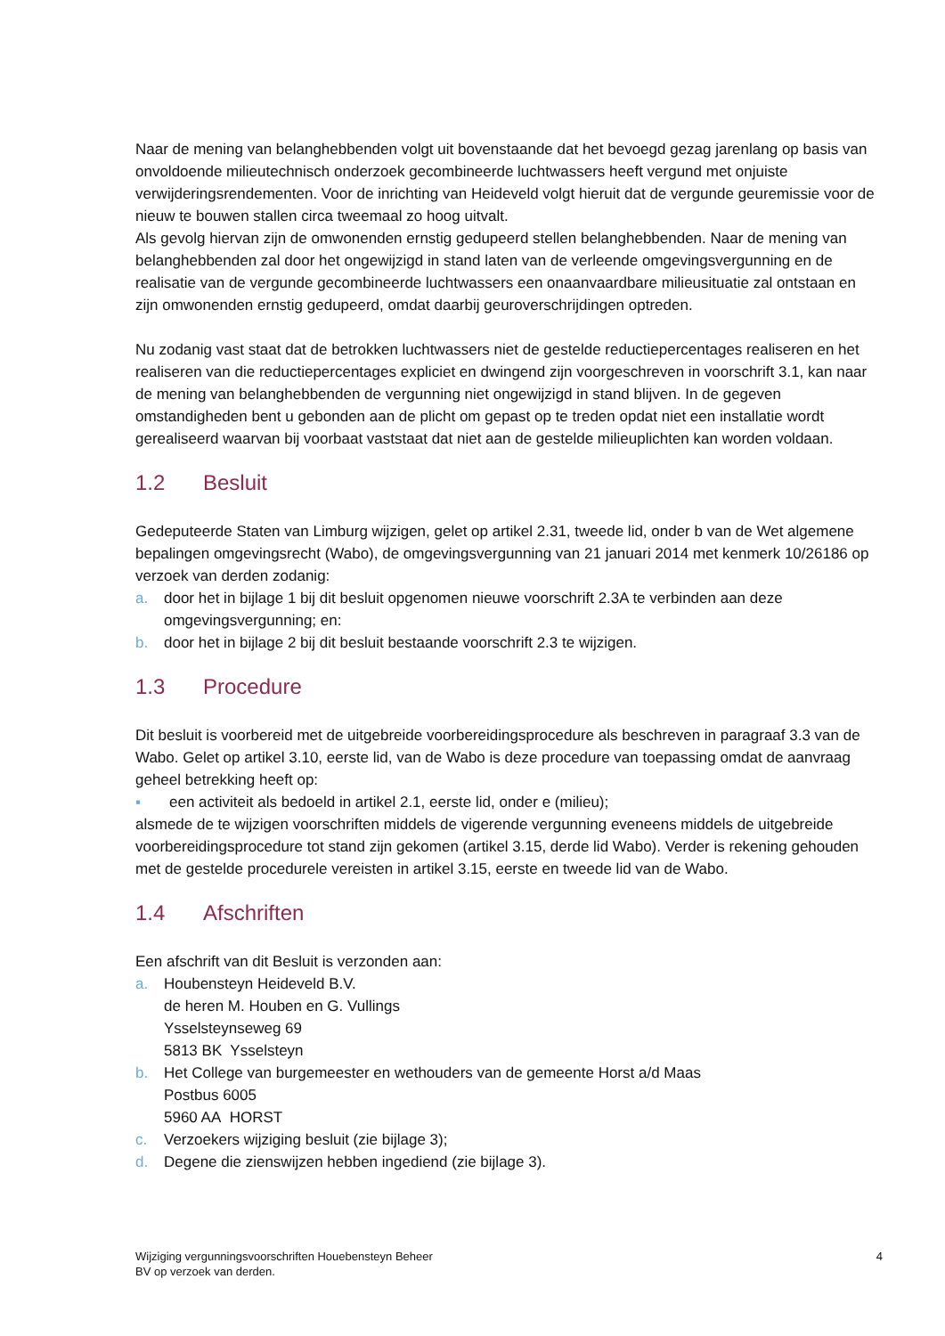Naar de mening van belanghebbenden volgt uit bovenstaande dat het bevoegd gezag jarenlang op basis van onvoldoende milieutechnisch onderzoek gecombineerde luchtwassers heeft vergund met onjuiste verwijderingsrendementen. Voor de inrichting van Heideveld volgt hieruit dat de vergunde geuremissie voor de nieuw te bouwen stallen circa tweemaal zo hoog uitvalt.
Als gevolg hiervan zijn de omwonenden ernstig gedupeerd stellen belanghebbenden. Naar de mening van belanghebbenden zal door het ongewijzigd in stand laten van de verleende omgevingsvergunning en de realisatie van de vergunde gecombineerde luchtwassers een onaanvaardbare milieusituatie zal ontstaan en zijn omwonenden ernstig gedupeerd, omdat daarbij geuroverschrijdingen optreden.
Nu zodanig vast staat dat de betrokken luchtwassers niet de gestelde reductiepercentages realiseren en het realiseren van die reductiepercentages expliciet en dwingend zijn voorgeschreven in voorschrift 3.1, kan naar de mening van belanghebbenden de vergunning niet ongewijzigd in stand blijven. In de gegeven omstandigheden bent u gebonden aan de plicht om gepast op te treden opdat niet een installatie wordt gerealiseerd waarvan bij voorbaat vaststaat dat niet aan de gestelde milieuplichten kan worden voldaan.
1.2 Besluit
Gedeputeerde Staten van Limburg wijzigen, gelet op artikel 2.31, tweede lid, onder b van de Wet algemene bepalingen omgevingsrecht (Wabo), de omgevingsvergunning van 21 januari 2014 met kenmerk 10/26186 op verzoek van derden zodanig:
a. door het in bijlage 1 bij dit besluit opgenomen nieuwe voorschrift 2.3A te verbinden aan deze omgevingsvergunning; en:
b. door het in bijlage 2 bij dit besluit bestaande voorschrift 2.3 te wijzigen.
1.3 Procedure
Dit besluit is voorbereid met de uitgebreide voorbereidingsprocedure als beschreven in paragraaf 3.3 van de Wabo. Gelet op artikel 3.10, eerste lid, van de Wabo is deze procedure van toepassing omdat de aanvraag geheel betrekking heeft op:
▪ een activiteit als bedoeld in artikel 2.1, eerste lid, onder e (milieu);
alsmede de te wijzigen voorschriften middels de vigerende vergunning eveneens middels de uitgebreide voorbereidingsprocedure tot stand zijn gekomen (artikel 3.15, derde lid Wabo). Verder is rekening gehouden met de gestelde procedurele vereisten in artikel 3.15, eerste en tweede lid van de Wabo.
1.4 Afschriften
Een afschrift van dit Besluit is verzonden aan:
a. Houbensteyn Heideveld B.V.
de heren M. Houben en G. Vullings
Ysselsteynseweg 69
5813 BK Ysselsteyn
b. Het College van burgemeester en wethouders van de gemeente Horst a/d Maas
Postbus 6005
5960 AA HORST
c. Verzoekers wijziging besluit (zie bijlage 3);
d. Degene die zienswijzen hebben ingediend (zie bijlage 3).
Wijziging vergunningsvoorschriften Houebensteyn Beheer
BV op verzoek van derden. 4